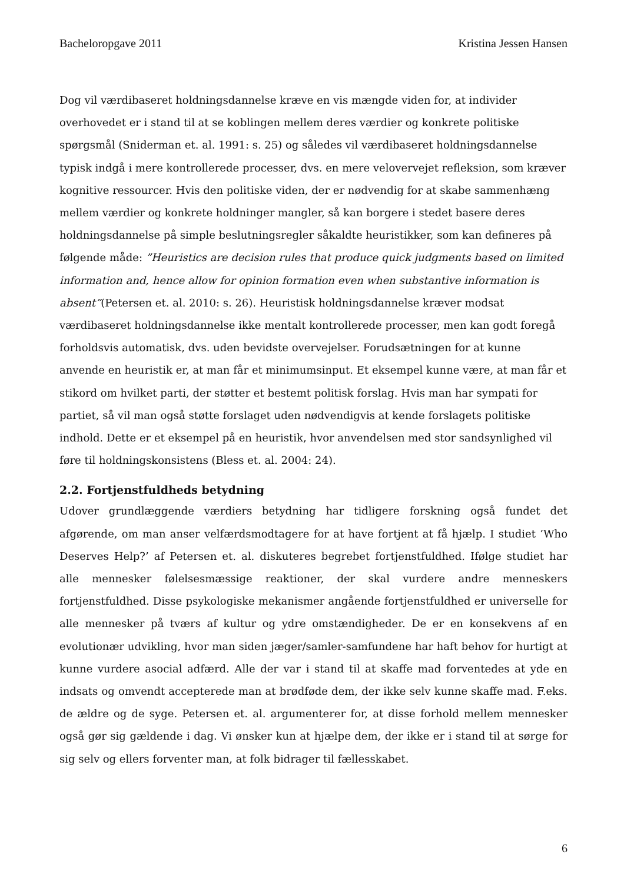Bacheloropgave 2011 Kristina Jessen Hansen
Dog vil værdibaseret holdningsdannelse kræve en vis mængde viden for, at individer overhovedet er i stand til at se koblingen mellem deres værdier og konkrete politiske spørgsmål (Sniderman et. al. 1991: s. 25) og således vil værdibaseret holdningsdannelse typisk indgå i mere kontrollerede processer, dvs. en mere velovervejet refleksion, som kræver kognitive ressourcer. Hvis den politiske viden, der er nødvendig for at skabe sammenhæng mellem værdier og konkrete holdninger mangler, så kan borgere i stedet basere deres holdningsdannelse på simple beslutningsregler såkaldte heuristikker, som kan defineres på følgende måde: ”Heuristics are decision rules that produce quick judgments based on limited information and, hence allow for opinion formation even when substantive information is absent”(Petersen et. al. 2010: s. 26). Heuristisk holdningsdannelse kræver modsat værdibaseret holdningsdannelse ikke mentalt kontrollerede processer, men kan godt foregå forholdsvis automatisk, dvs. uden bevidste overvejelser. Forudsætningen for at kunne anvende en heuristik er, at man får et minimumsinput. Et eksempel kunne være, at man får et stikord om hvilket parti, der støtter et bestemt politisk forslag. Hvis man har sympati for partiet, så vil man også støtte forslaget uden nødvendigvis at kende forslagets politiske indhold. Dette er et eksempel på en heuristik, hvor anvendelsen med stor sandsynlighed vil føre til holdningskonsistens (Bless et. al. 2004: 24).
2.2. Fortjenstfuldheds betydning
Udover grundlæggende værdiers betydning har tidligere forskning også fundet det afgørende, om man anser velfærdsmodtagere for at have fortjent at få hjælp. I studiet ’Who Deserves Help?’ af Petersen et. al. diskuteres begrebet fortjenstfuldhed. Ifølge studiet har alle mennesker følelsesmæssige reaktioner, der skal vurdere andre menneskers fortjenstfuldhed. Disse psykologiske mekanismer angående fortjenstfuldhed er universelle for alle mennesker på tværs af kultur og ydre omstændigheder. De er en konsekvens af en evolutionær udvikling, hvor man siden jæger/samler-samfundene har haft behov for hurtigt at kunne vurdere asocial adfærd. Alle der var i stand til at skaffe mad forventedes at yde en indsats og omvendt accepterede man at brødføde dem, der ikke selv kunne skaffe mad. F.eks. de ældre og de syge. Petersen et. al. argumenterer for, at disse forhold mellem mennesker også gør sig gældende i dag. Vi ønsker kun at hjælpe dem, der ikke er i stand til at sørge for sig selv og ellers forventer man, at folk bidrager til fællesskabet.
6